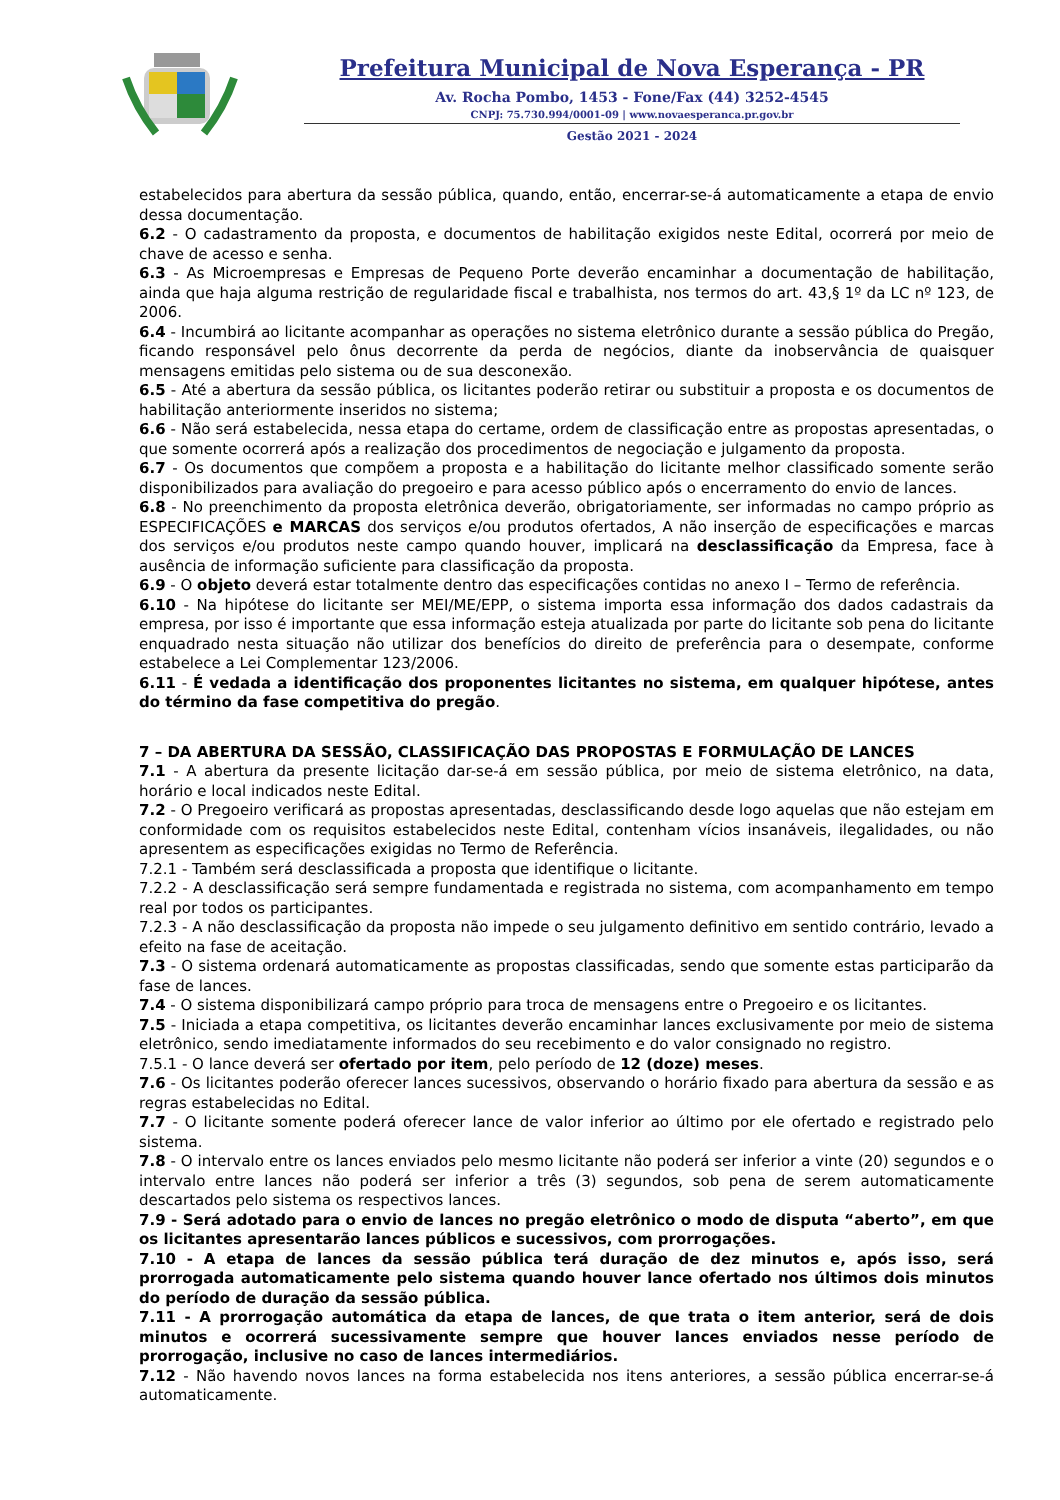Prefeitura Municipal de Nova Esperança - PR
Av. Rocha Pombo, 1453 - Fone/Fax (44) 3252-4545
CNPJ: 75.730.994/0001-09 | www.novaesperanca.pr.gov.br
Gestão 2021 - 2024
estabelecidos para abertura da sessão pública, quando, então, encerrar-se-á automaticamente a etapa de envio dessa documentação.
6.2 - O cadastramento da proposta, e documentos de habilitação exigidos neste Edital, ocorrerá por meio de chave de acesso e senha.
6.3 - As Microempresas e Empresas de Pequeno Porte deverão encaminhar a documentação de habilitação, ainda que haja alguma restrição de regularidade fiscal e trabalhista, nos termos do art. 43,§ 1º da LC nº 123, de 2006.
6.4 - Incumbirá ao licitante acompanhar as operações no sistema eletrônico durante a sessão pública do Pregão, ficando responsável pelo ônus decorrente da perda de negócios, diante da inobservância de quaisquer mensagens emitidas pelo sistema ou de sua desconexão.
6.5 - Até a abertura da sessão pública, os licitantes poderão retirar ou substituir a proposta e os documentos de habilitação anteriormente inseridos no sistema;
6.6 - Não será estabelecida, nessa etapa do certame, ordem de classificação entre as propostas apresentadas, o que somente ocorrerá após a realização dos procedimentos de negociação e julgamento da proposta.
6.7 - Os documentos que compõem a proposta e a habilitação do licitante melhor classificado somente serão disponibilizados para avaliação do pregoeiro e para acesso público após o encerramento do envio de lances.
6.8 - No preenchimento da proposta eletrônica deverão, obrigatoriamente, ser informadas no campo próprio as ESPECIFICAÇÕES e MARCAS dos serviços e/ou produtos ofertados, A não inserção de especificações e marcas dos serviços e/ou produtos neste campo quando houver, implicará na desclassificação da Empresa, face à ausência de informação suficiente para classificação da proposta.
6.9 - O objeto deverá estar totalmente dentro das especificações contidas no anexo I – Termo de referência.
6.10 - Na hipótese do licitante ser MEI/ME/EPP, o sistema importa essa informação dos dados cadastrais da empresa, por isso é importante que essa informação esteja atualizada por parte do licitante sob pena do licitante enquadrado nesta situação não utilizar dos benefícios do direito de preferência para o desempate, conforme estabelece a Lei Complementar 123/2006.
6.11 - É vedada a identificação dos proponentes licitantes no sistema, em qualquer hipótese, antes do término da fase competitiva do pregão.
7 – DA ABERTURA DA SESSÃO, CLASSIFICAÇÃO DAS PROPOSTAS E FORMULAÇÃO DE LANCES
7.1 - A abertura da presente licitação dar-se-á em sessão pública, por meio de sistema eletrônico, na data, horário e local indicados neste Edital.
7.2 - O Pregoeiro verificará as propostas apresentadas, desclassificando desde logo aquelas que não estejam em conformidade com os requisitos estabelecidos neste Edital, contenham vícios insanáveis, ilegalidades, ou não apresentem as especificações exigidas no Termo de Referência.
7.2.1 - Também será desclassificada a proposta que identifique o licitante.
7.2.2 - A desclassificação será sempre fundamentada e registrada no sistema, com acompanhamento em tempo real por todos os participantes.
7.2.3 - A não desclassificação da proposta não impede o seu julgamento definitivo em sentido contrário, levado a efeito na fase de aceitação.
7.3 - O sistema ordenará automaticamente as propostas classificadas, sendo que somente estas participarão da fase de lances.
7.4 - O sistema disponibilizará campo próprio para troca de mensagens entre o Pregoeiro e os licitantes.
7.5 - Iniciada a etapa competitiva, os licitantes deverão encaminhar lances exclusivamente por meio de sistema eletrônico, sendo imediatamente informados do seu recebimento e do valor consignado no registro.
7.5.1 - O lance deverá ser ofertado por item, pelo período de 12 (doze) meses.
7.6 - Os licitantes poderão oferecer lances sucessivos, observando o horário fixado para abertura da sessão e as regras estabelecidas no Edital.
7.7 - O licitante somente poderá oferecer lance de valor inferior ao último por ele ofertado e registrado pelo sistema.
7.8 - O intervalo entre os lances enviados pelo mesmo licitante não poderá ser inferior a vinte (20) segundos e o intervalo entre lances não poderá ser inferior a três (3) segundos, sob pena de serem automaticamente descartados pelo sistema os respectivos lances.
7.9 - Será adotado para o envio de lances no pregão eletrônico o modo de disputa “aberto”, em que os licitantes apresentarão lances públicos e sucessivos, com prorrogações.
7.10 - A etapa de lances da sessão pública terá duração de dez minutos e, após isso, será prorrogada automaticamente pelo sistema quando houver lance ofertado nos últimos dois minutos do período de duração da sessão pública.
7.11 - A prorrogação automática da etapa de lances, de que trata o item anterior, será de dois minutos e ocorrerá sucessivamente sempre que houver lances enviados nesse período de prorrogação, inclusive no caso de lances intermediários.
7.12 - Não havendo novos lances na forma estabelecida nos itens anteriores, a sessão pública encerrar-se-á automaticamente.